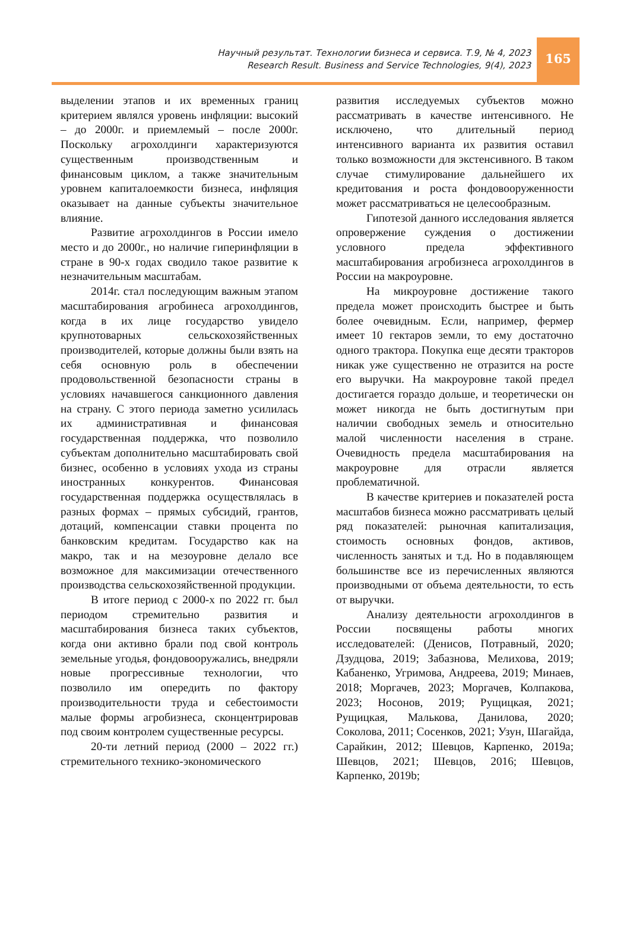Научный результат. Технологии бизнеса и сервиса. Т.9, № 4, 2023
Research Result. Business and Service Technologies, 9(4), 2023
165
выделении этапов и их временных границ критерием являлся уровень инфляции: высокий – до 2000г. и приемлемый – после 2000г. Поскольку агрохолдинги характеризуются существенным производственным и финансовым циклом, а также значительным уровнем капиталоемкости бизнеса, инфляция оказывает на данные субъекты значительное влияние.
Развитие агрохолдингов в России имело место и до 2000г., но наличие гиперинфляции в стране в 90-х годах сводило такое развитие к незначительным масштабам.
2014г. стал последующим важным этапом масштабирования агробинеса агрохолдингов, когда в их лице государство увидело крупнотоварных сельскохозяйственных производителей, которые должны были взять на себя основную роль в обеспечении продовольственной безопасности страны в условиях начавшегося санкционного давления на страну. С этого периода заметно усилилась их административная и финансовая государственная поддержка, что позволило субъектам дополнительно масштабировать свой бизнес, особенно в условиях ухода из страны иностранных конкурентов. Финансовая государственная поддержка осуществлялась в разных формах – прямых субсидий, грантов, дотаций, компенсации ставки процента по банковским кредитам. Государство как на макро, так и на мезоуровне делало все возможное для максимизации отечественного производства сельскохозяйственной продукции.
В итоге период с 2000-х по 2022 гг. был периодом стремительно развития и масштабирования бизнеса таких субъектов, когда они активно брали под свой контроль земельные угодья, фондовооружались, внедряли новые прогрессивные технологии, что позволило им опередить по фактору производительности труда и себестоимости малые формы агробизнеса, сконцентрировав под своим контролем существенные ресурсы.
20-ти летний период (2000 – 2022 гг.) стремительного технико-экономического
развития исследуемых субъектов можно рассматривать в качестве интенсивного. Не исключено, что длительный период интенсивного варианта их развития оставил только возможности для экстенсивного. В таком случае стимулирование дальнейшего их кредитования и роста фондовооруженности может рассматриваться не целесообразным.
Гипотезой данного исследования является опровержение суждения о достижении условного предела эффективного масштабирования агробизнеса агрохолдингов в России на макроуровне.
На микроуровне достижение такого предела может происходить быстрее и быть более очевидным. Если, например, фермер имеет 10 гектаров земли, то ему достаточно одного трактора. Покупка еще десяти тракторов никак уже существенно не отразится на росте его выручки. На макроуровне такой предел достигается гораздо дольше, и теоретически он может никогда не быть достигнутым при наличии свободных земель и относительно малой численности населения в стране. Очевидность предела масштабирования на макроуровне для отрасли является проблематичной.
В качестве критериев и показателей роста масштабов бизнеса можно рассматривать целый ряд показателей: рыночная капитализация, стоимость основных фондов, активов, численность занятых и т.д. Но в подавляющем большинстве все из перечисленных являются производными от объема деятельности, то есть от выручки.
Анализу деятельности агрохолдингов в России посвящены работы многих исследователей: (Денисов, Потравный, 2020; Дзудцова, 2019; Забазнова, Мелихова, 2019; Кабаненко, Угримова, Андреева, 2019; Минаев, 2018; Моргачев, 2023; Моргачев, Колпакова, 2023; Носонов, 2019; Рущицкая, 2021; Рущицкая, Малькова, Данилова, 2020; Соколова, 2011; Сосенков, 2021; Узун, Шагайда, Сарайкин, 2012; Шевцов, Карпенко, 2019a; Шевцов, 2021; Шевцов, 2016; Шевцов, Карпенко, 2019b;